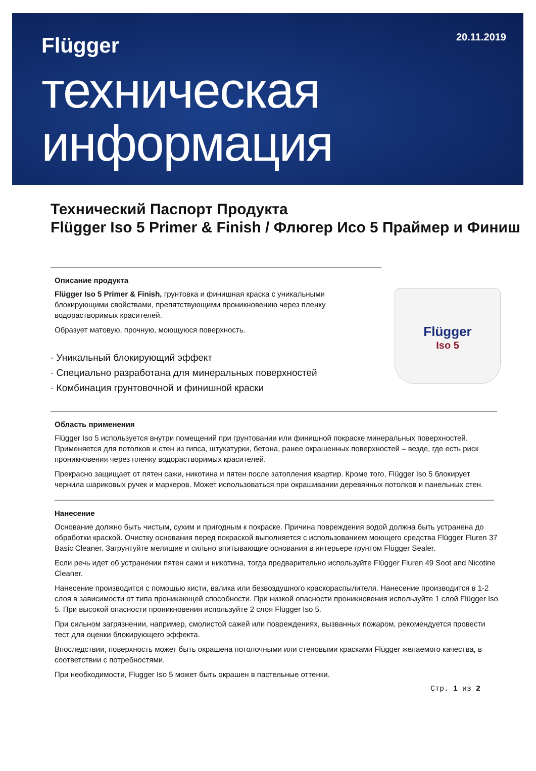Flügger 20.11.2019
техническая
информация
Технический Паспорт Продукта
Flügger Iso 5 Primer & Finish / Флюгер Исо 5 Праймер и Финиш
Flügger
Iso 5
Описание продукта
Flügger Iso 5 Primer & Finish, грунтовка и финишная краска с уникальными блокирующими свойствами, препятствующими проникновению через пленку водорастворимых красителей.
Образует матовую, прочную, моющуюся поверхность.
· Уникальный блокирующий эффект
· Специально разработана для минеральных поверхностей
· Комбинация грунтовочной и финишной краски
Область применения
Flügger Iso 5 используется внутри помещений при грунтовании или финишной покраске минеральных поверхностей. Применяется для потолков и стен из гипса, штукатурки, бетона, ранее окрашенных поверхностей – везде, где есть риск проникновения через пленку водорастворимых красителей.
Прекрасно защищает от пятен сажи, никотина и пятен после затопления квартир. Кроме того, Flügger Iso 5 блокирует чернила шариковых ручек и маркеров. Может использоваться при окрашивании деревянных потолков и панельных стен.
Нанесение
Основание должно быть чистым, сухим и пригодным к покраске. Причина повреждения водой должна быть устранена до обработки краской. Очистку основания перед покраской выполняется с использованием моющего средства Flügger Fluren 37 Basic Cleaner. Загрунтуйте мелящие и сильно впитывающие основания в интерьере грунтом Flügger Sealer.
Если речь идет об устранении пятен сажи и никотина, тогда предварительно используйте Flügger Fluren 49 Soot and Nicotine Cleaner.
Нанесение производится с помощью кисти, валика или безвоздушного краскораспылителя. Нанесение производится в 1-2 слоя в зависимости от типа проникающей способности. При низкой опасности проникновения используйте 1 слой Flügger Iso 5. При высокой опасности проникновения используйте 2 слоя Flügger Iso 5.
При сильном загрязнении, например, смолистой сажей или повреждениях, вызванных пожаром, рекомендуется провести тест для оценки блокирующего эффекта.
Впоследствии, поверхность может быть окрашена потолочными или стеновыми красками Flügger желаемого качества, в соответствии с потребностями.
При необходимости, Flugger Iso 5 может быть окрашен в пастельные оттенки.
Стр. 1 из 2